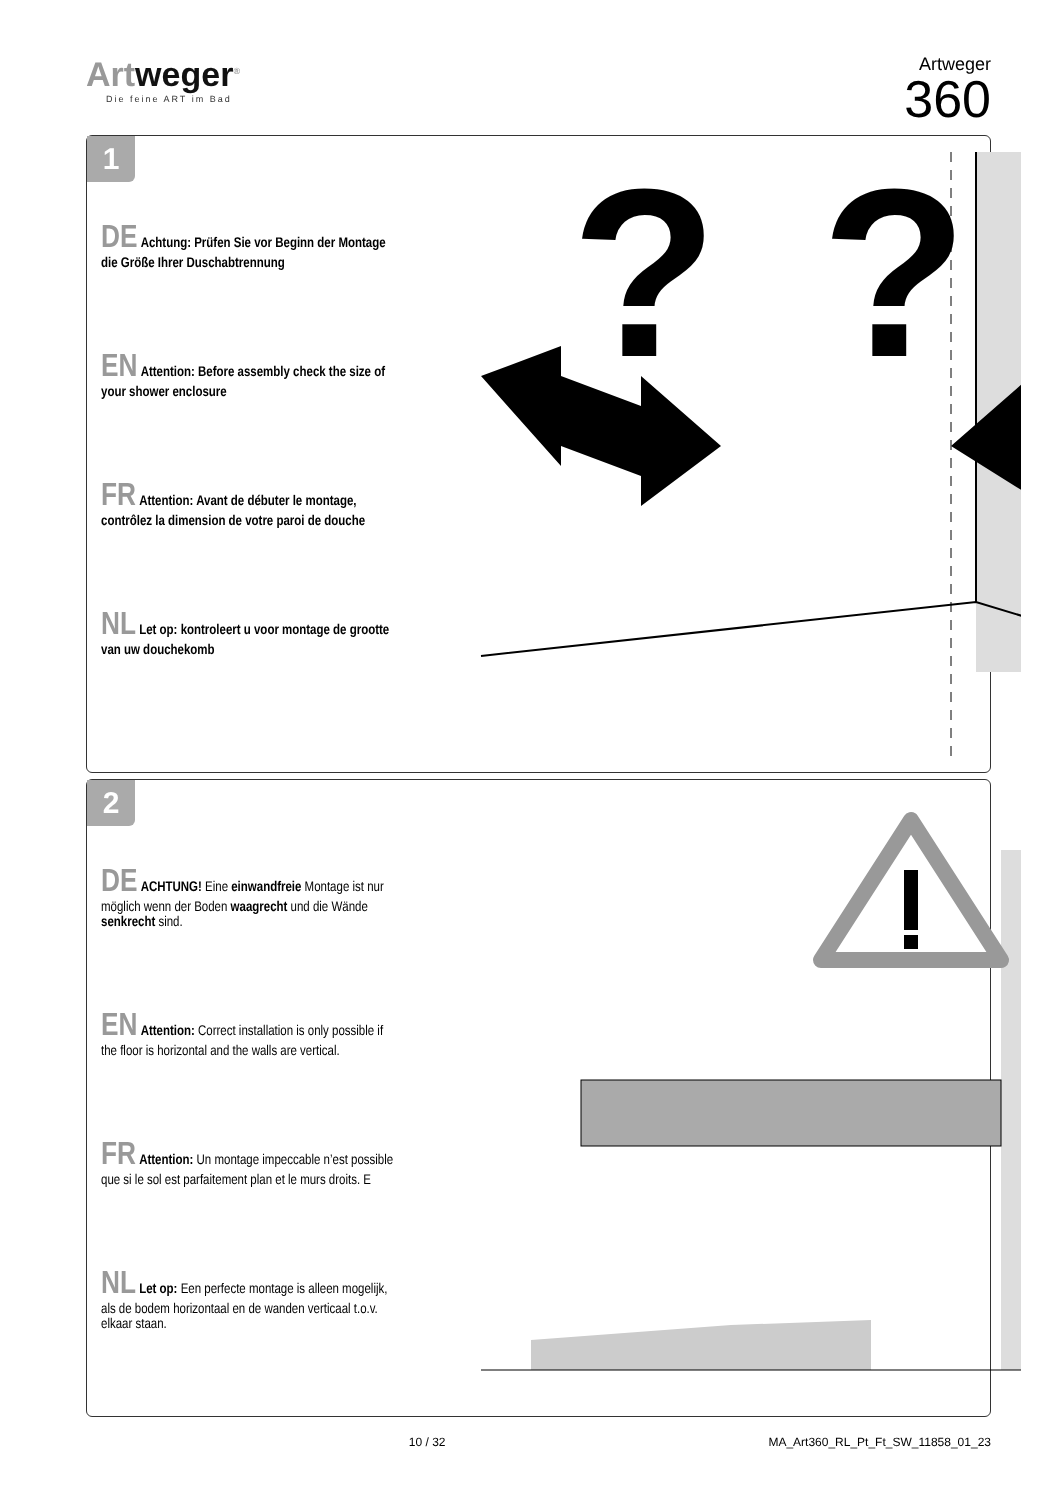Artweger<sup>®</sup>
Die feine ART im Bad
Artweger
360
1
DE Achtung: Prüfen Sie vor Beginn der Montage die Größe Ihrer Duschabtrennung
EN Attention: Before assembly check the size of your shower enclosure
FR Attention: Avant de débuter le montage, contrôlez la dimension de votre paroi de douche
NL Let op: kontroleert u voor montage de grootte van uw douchekomb
?
?
2
DE ACHTUNG! Eine einwandfreie Montage ist nur möglich wenn der Boden waagrecht und die Wände senkrecht sind.
EN Attention: Correct installation is only possible if the floor is horizontal and the walls are vertical.
FR Attention: Un montage impeccable n’est possible que si le sol est parfaitement plan et le murs droits. E
NL Let op: Een perfecte montage is alleen mogelijk, als de bodem horizontaal en de wanden verticaal t.o.v. elkaar staan.
10 / 32 MA_Art360_RL_Pt_Ft_SW_11858_01_23